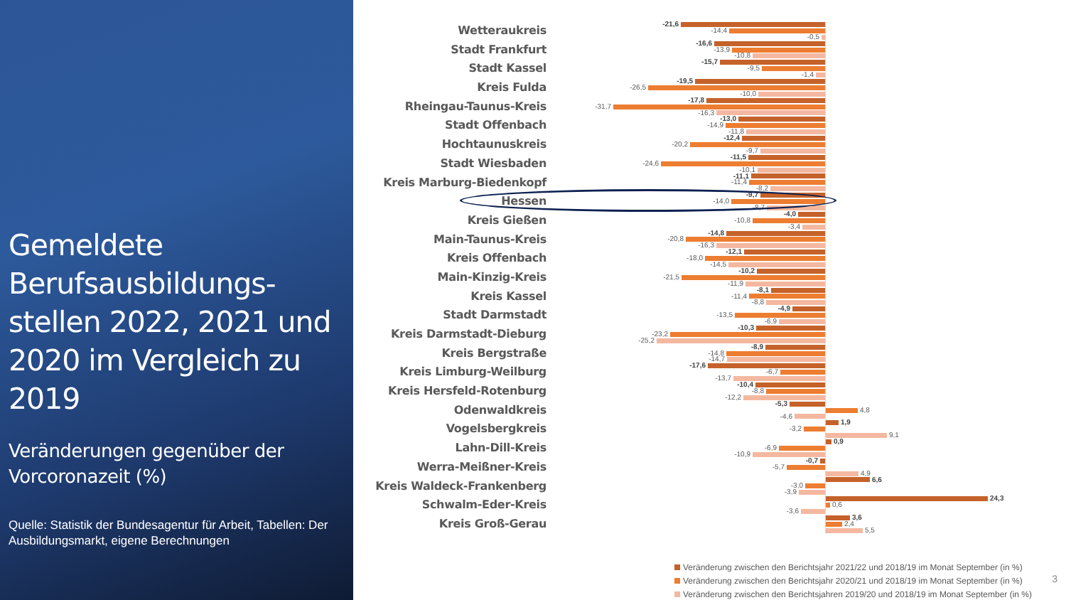Gemeldete Berufsausbildungs-stellen 2022, 2021 und 2020 im Vergleich zu 2019
Veränderungen gegenüber der Vorcoronazeit (%)
Quelle: Statistik der Bundesagentur für Arbeit, Tabellen: Der Ausbildungsmarkt, eigene Berechnungen
Wetteraukreis
-21,6
-14,4
-0,5
Stadt Frankfurt
-16,6
-13,9
-10,8
Stadt Kassel
-15,7
-9,5
-1,4
Kreis Fulda
-19,5
-26,5
-10,0
Rheingau-Taunus-Kreis
-17,8
-31,7
-16,3
Stadt Offenbach
-13,0
-14,9
-11,8
Hochtaunuskreis
-12,4
-20,2
-9,7
Stadt Wiesbaden
-11,5
-24,6
-10,1
Kreis Marburg-Biedenkopf
-11,1
-11,4
-8,2
Hessen
-9,7
-14,0
-8,7
Kreis Gießen
-4,0
-10,8
-3,4
Main-Taunus-Kreis
-14,8
-20,8
-16,3
Kreis Offenbach
-12,1
-18,0
-14,5
Main-Kinzig-Kreis
-10,2
-21,5
-11,9
Kreis Kassel
-8,1
-11,4
-8,8
Stadt Darmstadt
-4,9
-13,5
-6,9
Kreis Darmstadt-Dieburg
-10,3
-23,2
-25,2
Kreis Bergstraße
-8,9
-14,8
-14,7
Kreis Limburg-Weilburg
-17,6
-6,7
-13,7
Kreis Hersfeld-Rotenburg
-10,4
-8,8
-12,2
Odenwaldkreis
-5,3
4,8
-4,6
Vogelsbergkreis
1,9
-3,2
9,1
Lahn-Dill-Kreis
0,9
-6,9
-10,9
Werra-Meißner-Kreis
-0,7
-5,7
4,9
Kreis Waldeck-Frankenberg
6,6
-3,0
-3,9
Schwalm-Eder-Kreis
24,3
0,6
-3,6
Kreis Groß-Gerau
3,6
2,4
5,5
Veränderung zwischen den Berichtsjahr 2021/22 und 2018/19 im Monat September (in %)
Veränderung zwischen den Berichtsjahr 2020/21 und 2018/19 im Monat September (in %)
Veränderung zwischen den Berichtsjahren 2019/20 und 2018/19 im Monat September (in %)
3